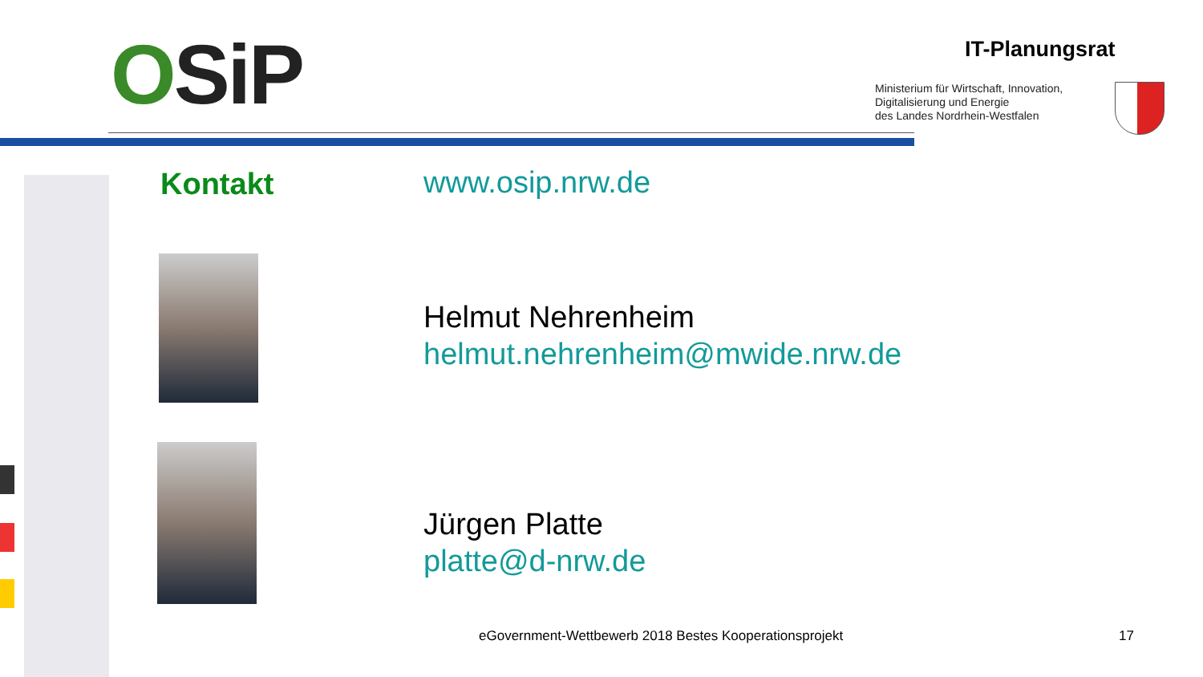OSiP IT-Planungsrat
Ministerium für Wirtschaft, Innovation,
Digitalisierung und Energie
des Landes Nordrhein-Westfalen
Kontakt www.osip.nrw.de
Helmut Nehrenheim
helmut.nehrenheim@mwide.nrw.de
Jürgen Platte
platte@d-nrw.de
eGovernment-Wettbewerb 2018 Bestes Kooperationsprojekt
17